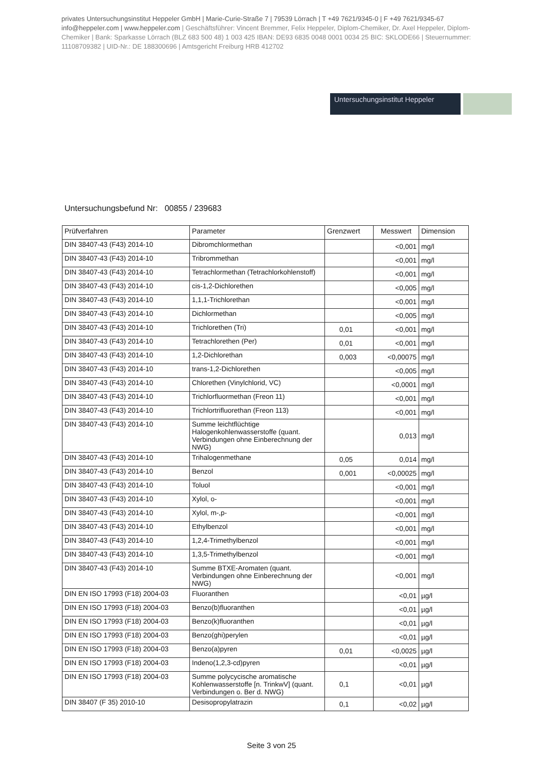privates Untersuchungsinstitut Heppeler GmbH | Marie-Curie-Straße 7 | 79539 Lörrach | T +49 7621/9345-0 | F +49 7621/9345-67 info@heppeler.com | www.heppeler.com | Geschäftsführer: Vincent Bremmer, Felix Heppeler, Diplom-Chemiker, Dr. Axel Heppeler, Diplom-Chemiker | Bank: Sparkasse Lörrach (BLZ 683 500 48) 1 003 425 IBAN: DE93 6835 0048 0001 0034 25 BIC: SKLODE66 | Steuernummer: 11108709382 | UID-Nr.: DE 188300696 | Amtsgericht Freiburg HRB 412702
Untersuchungsinstitut Heppeler
Untersuchungsbefund Nr: 00855 / 239683
| Prüfverfahren | Parameter | Grenzwert | Messwert | Dimension |
| --- | --- | --- | --- | --- |
| DIN 38407-43 (F43) 2014-10 | Dibromchlormethan | | <0,001 | mg/l |
| DIN 38407-43 (F43) 2014-10 | Tribrommethan | | <0,001 | mg/l |
| DIN 38407-43 (F43) 2014-10 | Tetrachlormethan (Tetrachlorkohlenstoff) | | <0,001 | mg/l |
| DIN 38407-43 (F43) 2014-10 | cis-1,2-Dichlorethen | | <0,005 | mg/l |
| DIN 38407-43 (F43) 2014-10 | 1,1,1-Trichlorethan | | <0,001 | mg/l |
| DIN 38407-43 (F43) 2014-10 | Dichlormethan | | <0,005 | mg/l |
| DIN 38407-43 (F43) 2014-10 | Trichlorethen (Tri) | 0,01 | <0,001 | mg/l |
| DIN 38407-43 (F43) 2014-10 | Tetrachlorethen (Per) | 0,01 | <0,001 | mg/l |
| DIN 38407-43 (F43) 2014-10 | 1,2-Dichlorethan | 0,003 | <0,00075 | mg/l |
| DIN 38407-43 (F43) 2014-10 | trans-1,2-Dichlorethen | | <0,005 | mg/l |
| DIN 38407-43 (F43) 2014-10 | Chlorethen (Vinylchlorid, VC) | | <0,0001 | mg/l |
| DIN 38407-43 (F43) 2014-10 | Trichlorfluormethan (Freon 11) | | <0,001 | mg/l |
| DIN 38407-43 (F43) 2014-10 | Trichlortrifluorethan (Freon 113) | | <0,001 | mg/l |
| DIN 38407-43 (F43) 2014-10 | Summe leichtflüchtige Halogenkohlenwasserstoffe (quant. Verbindungen ohne Einberechnung der NWG) | | 0,013 | mg/l |
| DIN 38407-43 (F43) 2014-10 | Trihalogenmethane | 0,05 | 0,014 | mg/l |
| DIN 38407-43 (F43) 2014-10 | Benzol | 0,001 | <0,00025 | mg/l |
| DIN 38407-43 (F43) 2014-10 | Toluol | | <0,001 | mg/l |
| DIN 38407-43 (F43) 2014-10 | Xylol, o- | | <0,001 | mg/l |
| DIN 38407-43 (F43) 2014-10 | Xylol, m-,p- | | <0,001 | mg/l |
| DIN 38407-43 (F43) 2014-10 | Ethylbenzol | | <0,001 | mg/l |
| DIN 38407-43 (F43) 2014-10 | 1,2,4-Trimethylbenzol | | <0,001 | mg/l |
| DIN 38407-43 (F43) 2014-10 | 1,3,5-Trimethylbenzol | | <0,001 | mg/l |
| DIN 38407-43 (F43) 2014-10 | Summe BTXE-Aromaten (quant. Verbindungen ohne Einberechnung der NWG) | | <0,001 | mg/l |
| DIN EN ISO 17993 (F18) 2004-03 | Fluoranthen | | <0,01 | µg/l |
| DIN EN ISO 17993 (F18) 2004-03 | Benzo(b)fluoranthen | | <0,01 | µg/l |
| DIN EN ISO 17993 (F18) 2004-03 | Benzo(k)fluoranthen | | <0,01 | µg/l |
| DIN EN ISO 17993 (F18) 2004-03 | Benzo(ghi)perylen | | <0,01 | µg/l |
| DIN EN ISO 17993 (F18) 2004-03 | Benzo(a)pyren | 0,01 | <0,0025 | µg/l |
| DIN EN ISO 17993 (F18) 2004-03 | Indeno(1,2,3-cd)pyren | | <0,01 | µg/l |
| DIN EN ISO 17993 (F18) 2004-03 | Summe polycycische aromatische Kohlenwasserstoffe [n. TrinkwV] (quant. Verbindungen o. Ber d. NWG) | 0,1 | <0,01 | µg/l |
| DIN 38407 (F 35) 2010-10 | Desisopropylatrazin | 0,1 | <0,02 | µg/l |
Seite 3 von 25